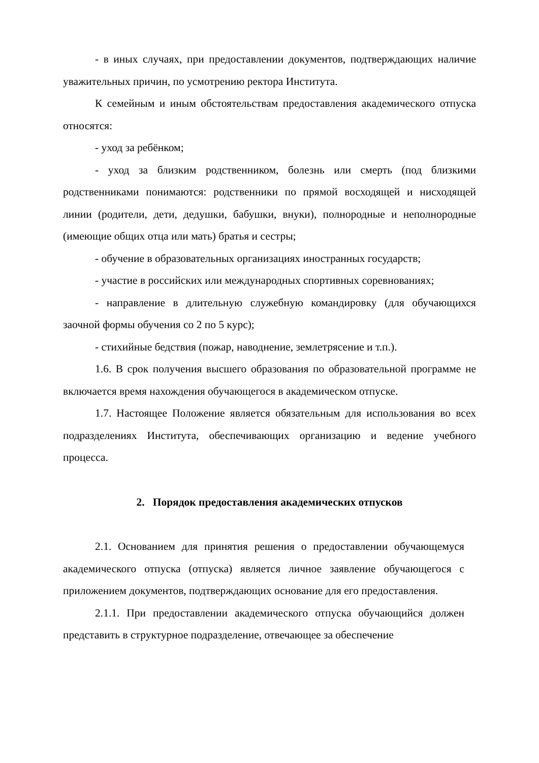- в иных случаях, при предоставлении документов, подтверждающих наличие уважительных причин, по усмотрению ректора Института.
К семейным и иным обстоятельствам предоставления академического отпуска относятся:
- уход за ребёнком;
- уход за близким родственником, болезнь или смерть (под близкими родственниками понимаются: родственники по прямой восходящей и нисходящей линии (родители, дети, дедушки, бабушки, внуки), полнородные и неполнородные (имеющие общих отца или мать) братья и сестры;
- обучение в образовательных организациях иностранных государств;
- участие в российских или международных спортивных соревнованиях;
- направление в длительную служебную командировку (для обучающихся заочной формы обучения со 2 по 5 курс);
- стихийные бедствия (пожар, наводнение, землетрясение и т.п.).
1.6. В срок получения высшего образования по образовательной программе не включается время нахождения обучающегося в академическом отпуске.
1.7. Настоящее Положение является обязательным для использования во всех подразделениях Института, обеспечивающих организацию и ведение учебного процесса.
2. Порядок предоставления академических отпусков
2.1. Основанием для принятия решения о предоставлении обучающемуся академического отпуска (отпуска) является личное заявление обучающегося с приложением документов, подтверждающих основание для его предоставления.
2.1.1. При предоставлении академического отпуска обучающийся должен представить в структурное подразделение, отвечающее за обеспечение